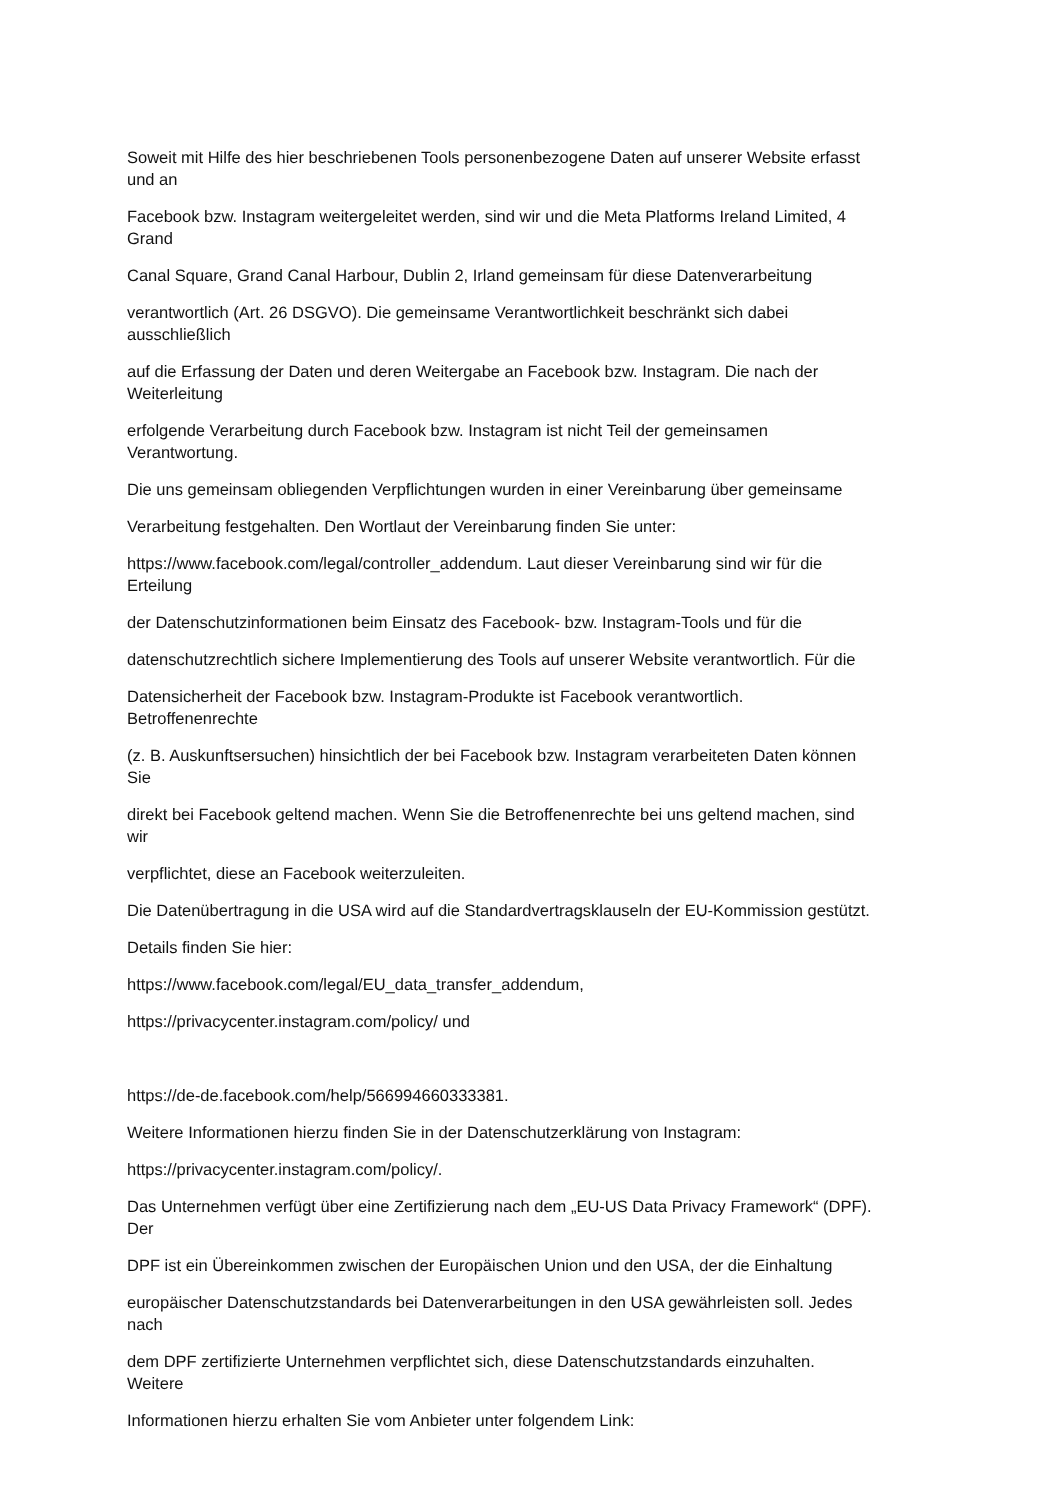Soweit mit Hilfe des hier beschriebenen Tools personenbezogene Daten auf unserer Website erfasst
und an
Facebook bzw. Instagram weitergeleitet werden, sind wir und die Meta Platforms Ireland Limited, 4
Grand
Canal Square, Grand Canal Harbour, Dublin 2, Irland gemeinsam für diese Datenverarbeitung
verantwortlich (Art. 26 DSGVO). Die gemeinsame Verantwortlichkeit beschränkt sich dabei
ausschließlich
auf die Erfassung der Daten und deren Weitergabe an Facebook bzw. Instagram. Die nach der
Weiterleitung
erfolgende Verarbeitung durch Facebook bzw. Instagram ist nicht Teil der gemeinsamen
Verantwortung.
Die uns gemeinsam obliegenden Verpflichtungen wurden in einer Vereinbarung über gemeinsame
Verarbeitung festgehalten. Den Wortlaut der Vereinbarung finden Sie unter:
https://www.facebook.com/legal/controller_addendum. Laut dieser Vereinbarung sind wir für die
Erteilung
der Datenschutzinformationen beim Einsatz des Facebook- bzw. Instagram-Tools und für die
datenschutzrechtlich sichere Implementierung des Tools auf unserer Website verantwortlich. Für die
Datensicherheit der Facebook bzw. Instagram-Produkte ist Facebook verantwortlich.
Betroffenenrechte
(z. B. Auskunftsersuchen) hinsichtlich der bei Facebook bzw. Instagram verarbeiteten Daten können
Sie
direkt bei Facebook geltend machen. Wenn Sie die Betroffenenrechte bei uns geltend machen, sind
wir
verpflichtet, diese an Facebook weiterzuleiten.
Die Datenübertragung in die USA wird auf die Standardvertragsklauseln der EU-Kommission gestützt.
Details finden Sie hier:
https://www.facebook.com/legal/EU_data_transfer_addendum,
https://privacycenter.instagram.com/policy/ und
https://de-de.facebook.com/help/566994660333381.
Weitere Informationen hierzu finden Sie in der Datenschutzerklärung von Instagram:
https://privacycenter.instagram.com/policy/.
Das Unternehmen verfügt über eine Zertifizierung nach dem „EU-US Data Privacy Framework“ (DPF).
Der
DPF ist ein Übereinkommen zwischen der Europäischen Union und den USA, der die Einhaltung
europäischer Datenschutzstandards bei Datenverarbeitungen in den USA gewährleisten soll. Jedes
nach
dem DPF zertifizierte Unternehmen verpflichtet sich, diese Datenschutzstandards einzuhalten.
Weitere
Informationen hierzu erhalten Sie vom Anbieter unter folgendem Link: